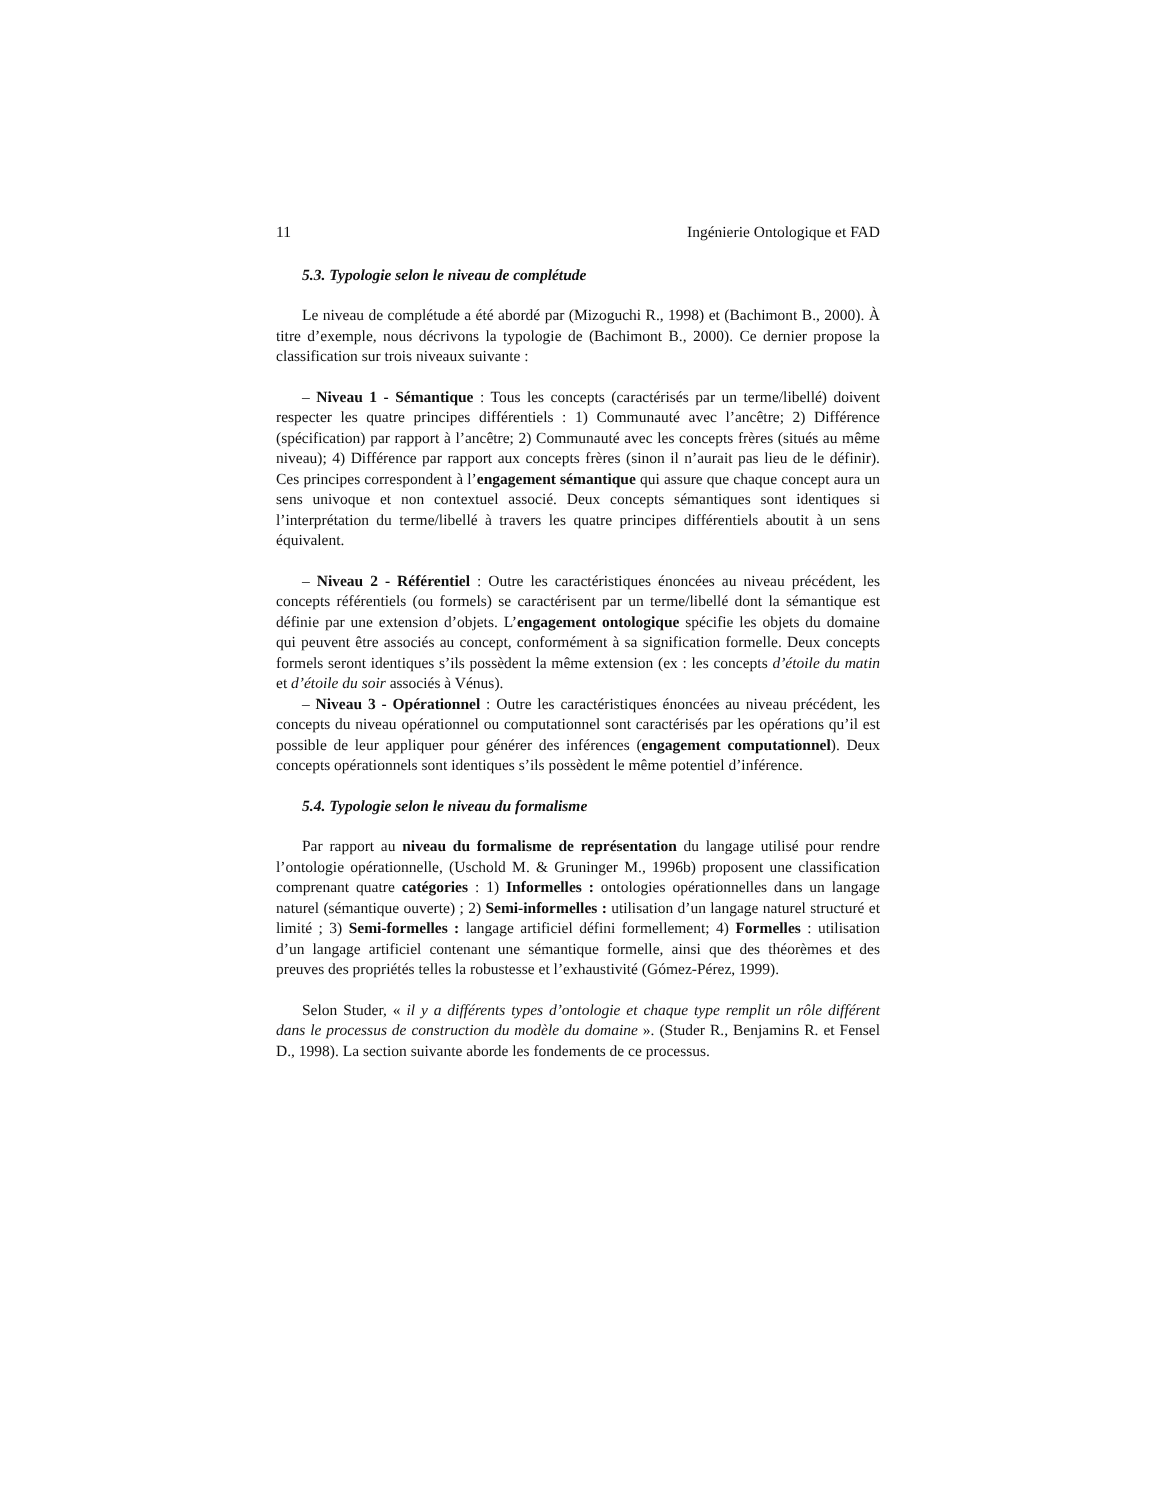11 Ingénierie Ontologique et FAD
5.3. Typologie selon le niveau de complétude
Le niveau de complétude a été abordé par (Mizoguchi R., 1998) et (Bachimont B., 2000). À titre d’exemple, nous décrivons la typologie de (Bachimont B., 2000). Ce dernier propose la classification sur trois niveaux suivante :
– Niveau 1 - Sémantique : Tous les concepts (caractérisés par un terme/libellé) doivent respecter les quatre principes différentiels : 1) Communauté avec l’ancêtre; 2) Différence (spécification) par rapport à l’ancêtre; 2) Communauté avec les concepts frères (situés au même niveau); 4) Différence par rapport aux concepts frères (sinon il n’aurait pas lieu de le définir). Ces principes correspondent à l’engagement sémantique qui assure que chaque concept aura un sens univoque et non contextuel associé. Deux concepts sémantiques sont identiques si l’interprétation du terme/libellé à travers les quatre principes différentiels aboutit à un sens équivalent.
– Niveau 2 - Référentiel : Outre les caractéristiques énoncées au niveau précédent, les concepts référentiels (ou formels) se caractérisent par un terme/libellé dont la sémantique est définie par une extension d’objets. L’engagement ontologique spécifie les objets du domaine qui peuvent être associés au concept, conformément à sa signification formelle. Deux concepts formels seront identiques s’ils possèdent la même extension (ex : les concepts d’étoile du matin et d’étoile du soir associés à Vénus).
– Niveau 3 - Opérationnel : Outre les caractéristiques énoncées au niveau précédent, les concepts du niveau opérationnel ou computationnel sont caractérisés par les opérations qu’il est possible de leur appliquer pour générer des inférences (engagement computationnel). Deux concepts opérationnels sont identiques s’ils possèdent le même potentiel d’inférence.
5.4. Typologie selon le niveau du formalisme
Par rapport au niveau du formalisme de représentation du langage utilisé pour rendre l’ontologie opérationnelle, (Uschold M. & Gruninger M., 1996b) proposent une classification comprenant quatre catégories : 1) Informelles : ontologies opérationnelles dans un langage naturel (sémantique ouverte) ; 2) Semi-informelles : utilisation d’un langage naturel structuré et limité ; 3) Semi-formelles : langage artificiel défini formellement; 4) Formelles : utilisation d’un langage artificiel contenant une sémantique formelle, ainsi que des théorèmes et des preuves des propriétés telles la robustesse et l’exhaustivité (Gómez-Pérez, 1999).
Selon Studer, « il y a différents types d’ontologie et chaque type remplit un rôle différent dans le processus de construction du modèle du domaine ». (Studer R., Benjamins R. et Fensel D., 1998). La section suivante aborde les fondements de ce processus.